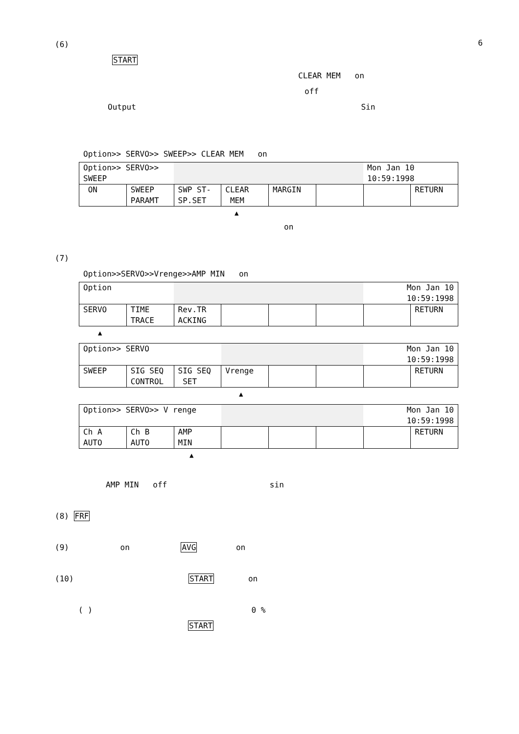6
(6)
START
CLEAR MEM on
off
Output Sin
Option>> SERVO>> SWEEP>> CLEAR MEM on
| Option>> SERVO>> SWEEP | | | | | | Mon Jan 10 10:59:1998 | |
| ON | SWEEP PARAMT | SWP ST- SP.SET | CLEAR MEM | MARGIN | | | RETURN |
▲
on
(7)
Option>>SERVO>>Vrenge>>AMP MIN on
| Option | | | | | | Mon Jan 10 10:59:1998 | |
| SERVO | TIME TRACE | Rev.TR ACKING | | | | | RETURN |
▲
| Option>> SERVO | | | | | | Mon Jan 10 10:59:1998 | |
| SWEEP | SIG SEQ CONTROL | SIG SEQ SET | Vrenge | | | | RETURN |
▲
| Option>> SERVO>> V renge | | | | | | Mon Jan 10 10:59:1998 | |
| Ch A AUTO | Ch B AUTO | AMP MIN | | | | | RETURN |
▲
AMP MIN off sin
(8) FRF
(9) on AVG on
(10) START on
( ) 0 %
START